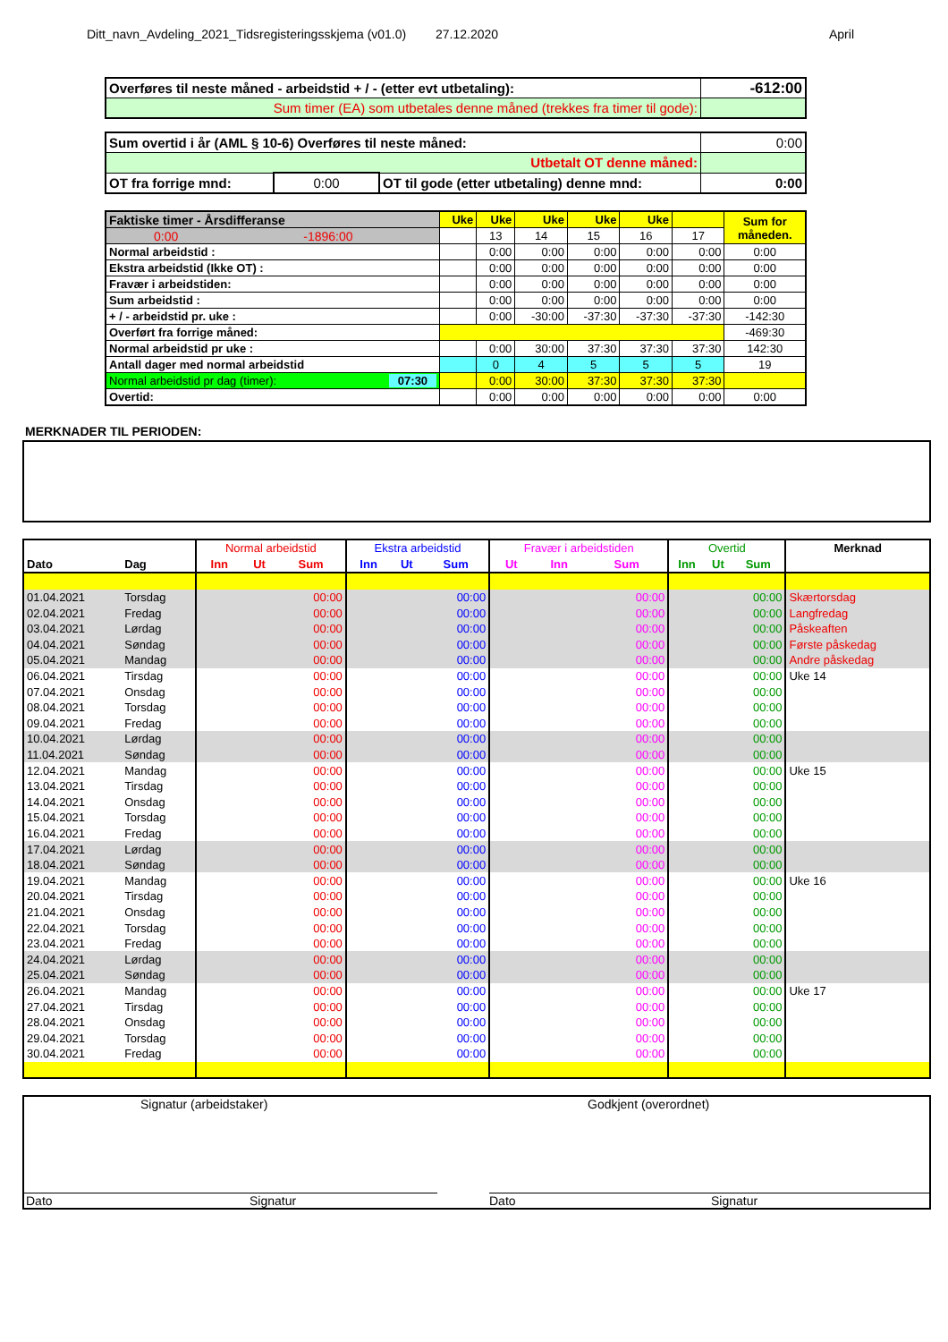Ditt_navn_Avdeling_2021_Tidsregisteringsskjema (v01.0) 27.12.2020 April
| Overføres til neste måned - arbeidstid + / - (etter evt utbetaling): | -612:00 |
| Sum timer (EA) som utbetales denne måned (trekkes fra timer til gode): | |
| Sum overtid i år (AML § 10-6) Overføres til neste måned: | | | 0:00 |
| Utbetalt OT denne måned: | | | |
| OT fra forrige mnd: | 0:00 | OT til gode (etter utbetaling) denne mnd: | 0:00 |
| Faktiske timer - Årsdifferanse | Uke | Uke | Uke | Uke | Uke | | Sum for måneden. |
| 0:00 -1896:00 | | 13 | 14 | 15 | 16 | 17 | |
| Normal arbeidstid : | | 0:00 | 0:00 | 0:00 | 0:00 | 0:00 | 0:00 |
| Ekstra arbeidstid (Ikke OT) : | | 0:00 | 0:00 | 0:00 | 0:00 | 0:00 | 0:00 |
| Fravær i arbeidstiden: | | 0:00 | 0:00 | 0:00 | 0:00 | 0:00 | 0:00 |
| Sum arbeidstid : | | 0:00 | 0:00 | 0:00 | 0:00 | 0:00 | 0:00 |
| + / - arbeidstid pr. uke : | | 0:00 | -30:00 | -37:30 | -37:30 | -37:30 | -142:30 |
| Overført fra forrige måned: | | | | | | | -469:30 |
| Normal arbeidstid pr uke : | | 0:00 | 30:00 | 37:30 | 37:30 | 37:30 | 142:30 |
| Antall dager med normal arbeidstid | | 0 | 4 | 5 | 5 | 5 | 19 |
| Normal arbeidstid pr dag (timer): 07:30 | | 0:00 | 30:00 | 37:30 | 37:30 | 37:30 | |
| Overtid: | | 0:00 | 0:00 | 0:00 | 0:00 | 0:00 | 0:00 |
MERKNADER TIL PERIODEN:
| | | Normal arbeidstid | | | Ekstra arbeidstid | | | Fravær i arbeidstiden | | | Overtid | | | Merknad |
| Dato | Dag | Inn | Ut | Sum | Inn | Ut | Sum | Ut | Inn | Sum | Inn | Ut | Sum | |
| 01.04.2021 | Torsdag | | | 00:00 | | | 00:00 | | | 00:00 | | | 00:00 | Skærtorsdag |
| 02.04.2021 | Fredag | | | 00:00 | | | 00:00 | | | 00:00 | | | 00:00 | Langfredag |
| 03.04.2021 | Lørdag | | | 00:00 | | | 00:00 | | | 00:00 | | | 00:00 | Påskeaften |
| 04.04.2021 | Søndag | | | 00:00 | | | 00:00 | | | 00:00 | | | 00:00 | Første påskedag |
| 05.04.2021 | Mandag | | | 00:00 | | | 00:00 | | | 00:00 | | | 00:00 | Andre påskedag |
| 06.04.2021 | Tirsdag | | | 00:00 | | | 00:00 | | | 00:00 | | | 00:00 | Uke 14 |
| 07.04.2021 | Onsdag | | | 00:00 | | | 00:00 | | | 00:00 | | | 00:00 | |
| 08.04.2021 | Torsdag | | | 00:00 | | | 00:00 | | | 00:00 | | | 00:00 | |
| 09.04.2021 | Fredag | | | 00:00 | | | 00:00 | | | 00:00 | | | 00:00 | |
| 10.04.2021 | Lørdag | | | 00:00 | | | 00:00 | | | 00:00 | | | 00:00 | |
| 11.04.2021 | Søndag | | | 00:00 | | | 00:00 | | | 00:00 | | | 00:00 | |
| 12.04.2021 | Mandag | | | 00:00 | | | 00:00 | | | 00:00 | | | 00:00 | Uke 15 |
| 13.04.2021 | Tirsdag | | | 00:00 | | | 00:00 | | | 00:00 | | | 00:00 | |
| 14.04.2021 | Onsdag | | | 00:00 | | | 00:00 | | | 00:00 | | | 00:00 | |
| 15.04.2021 | Torsdag | | | 00:00 | | | 00:00 | | | 00:00 | | | 00:00 | |
| 16.04.2021 | Fredag | | | 00:00 | | | 00:00 | | | 00:00 | | | 00:00 | |
| 17.04.2021 | Lørdag | | | 00:00 | | | 00:00 | | | 00:00 | | | 00:00 | |
| 18.04.2021 | Søndag | | | 00:00 | | | 00:00 | | | 00:00 | | | 00:00 | |
| 19.04.2021 | Mandag | | | 00:00 | | | 00:00 | | | 00:00 | | | 00:00 | Uke 16 |
| 20.04.2021 | Tirsdag | | | 00:00 | | | 00:00 | | | 00:00 | | | 00:00 | |
| 21.04.2021 | Onsdag | | | 00:00 | | | 00:00 | | | 00:00 | | | 00:00 | |
| 22.04.2021 | Torsdag | | | 00:00 | | | 00:00 | | | 00:00 | | | 00:00 | |
| 23.04.2021 | Fredag | | | 00:00 | | | 00:00 | | | 00:00 | | | 00:00 | |
| 24.04.2021 | Lørdag | | | 00:00 | | | 00:00 | | | 00:00 | | | 00:00 | |
| 25.04.2021 | Søndag | | | 00:00 | | | 00:00 | | | 00:00 | | | 00:00 | |
| 26.04.2021 | Mandag | | | 00:00 | | | 00:00 | | | 00:00 | | | 00:00 | Uke 17 |
| 27.04.2021 | Tirsdag | | | 00:00 | | | 00:00 | | | 00:00 | | | 00:00 | |
| 28.04.2021 | Onsdag | | | 00:00 | | | 00:00 | | | 00:00 | | | 00:00 | |
| 29.04.2021 | Torsdag | | | 00:00 | | | 00:00 | | | 00:00 | | | 00:00 | |
| 30.04.2021 | Fredag | | | 00:00 | | | 00:00 | | | 00:00 | | | 00:00 | |
Signatur (arbeidstaker) Godkjent (overordnet)
Dato Signatur Dato Signatur